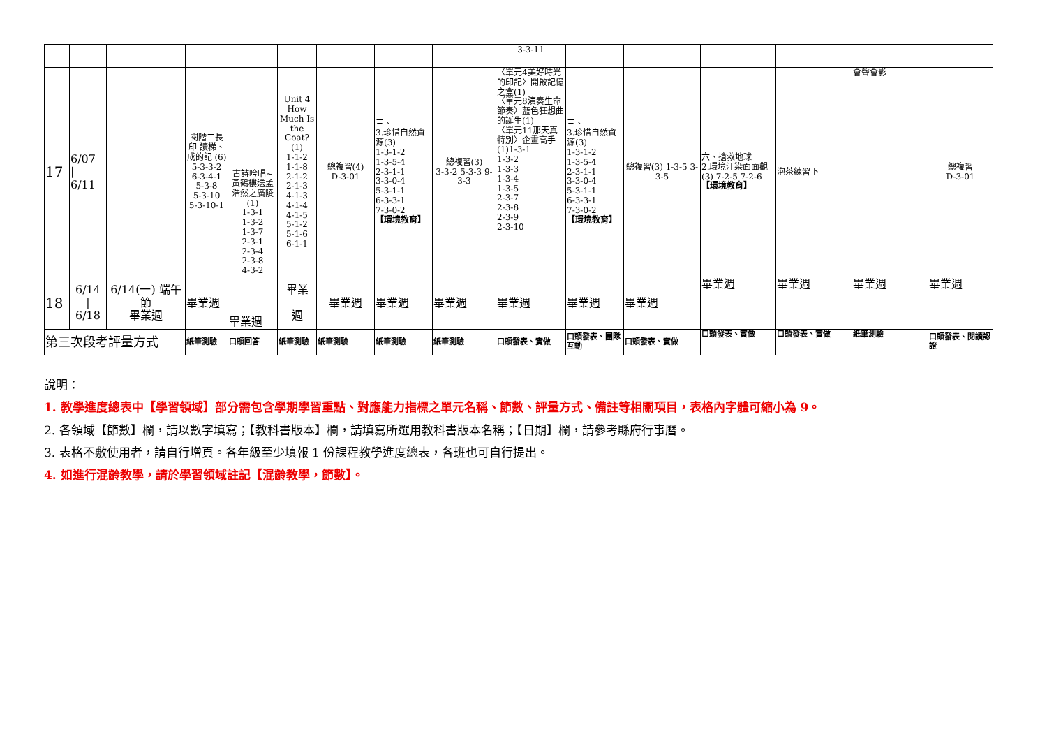| | | | | | | | | | 3-3-11 | | | | | | |
| 17 | 6/07 / 6/11 | | 閱階二長印 讀梯、成的記 (6) 5-3-3-2 6-3-4-1 5-3-8 5-3-10 5-3-10-1 | 古詩吟唱~黃鶴樓送孟浩然之廣陵(1) 1-3-1 1-3-2 1-3-7 2-3-1 2-3-4 2-3-8 4-3-2 | Unit 4 How Much Is the Coat? (1) 1-1-2 1-1-8 2-1-2 2-1-3 4-1-3 4-1-4 4-1-5 5-1-2 5-1-6 6-1-1 | 總複習(4) D-3-01 | 三、 3.珍惜自然資源(3) 1-3-1-2 1-3-5-4 2-3-1-1 3-3-0-4 5-3-1-1 6-3-3-1 7-3-0-2 【環境教育】 | 總複習(3) 3-3-2 5-3-3 9-3-3 | 〈單元4美好時光的印記〉開啟記憶之盒(1) 〈單元8演奏生命節奏〉藍色狂想曲的誕生(1) 〈單元11那天真特別〉企畫高手(1)1-3-1 1-3-2 1-3-3 1-3-4 1-3-5 2-3-7 2-3-8 2-3-9 2-3-10 | 三、 3.珍惜自然資源(3) 1-3-1-2 1-3-5-4 2-3-1-1 3-3-0-4 5-3-1-1 6-3-3-1 7-3-0-2 【環境教育】 | 總複習(3) 1-3-5 3-3-5 | 六、搶救地球 2.環境汙染面面觀(3) 7-2-5 7-2-6 【環境教育】 | 泡茶練習下 | 會聲會影 | 總複習 D-3-01 |
| 18 | 6/14 / 6/18 | 6/14(一) 端午節 畢業週 | 畢業週 | 畢業週 | 畢業 週 | 畢業週 | 畢業週 | 畢業週 | 畢業週 | 畢業週 | 畢業週 | 畢業週 | 畢業週 | 畢業週 | 畢業週 |
| 第三次段考評量方式 | | | 紙筆測驗 | 口頭回答 | 紙筆測驗 | 紙筆測驗 | 紙筆測驗 | 紙筆測驗 | 口頭發表、實做 | 口頭發表、團隊互動 | 口頭發表、實做 | 口頭發表、實做 | 口頭發表、實做 | 紙筆測驗 | 口頭發表、閱讀認證 |
說明：
1. 教學進度總表中【學習領域】部分需包含學期學習重點、對應能力指標之單元名稱、節數、評量方式、備註等相關項目，表格內字體可縮小為 9。
2. 各領域【節數】欄，請以數字填寫；【教科書版本】欄，請填寫所選用教科書版本名稱；【日期】欄，請參考縣府行事曆。
3. 表格不敷使用者，請自行增頁。各年級至少填報 1 份課程教學進度總表，各班也可自行提出。
4. 如進行混齡教學，請於學習領域註記【混齡教學，節數】。